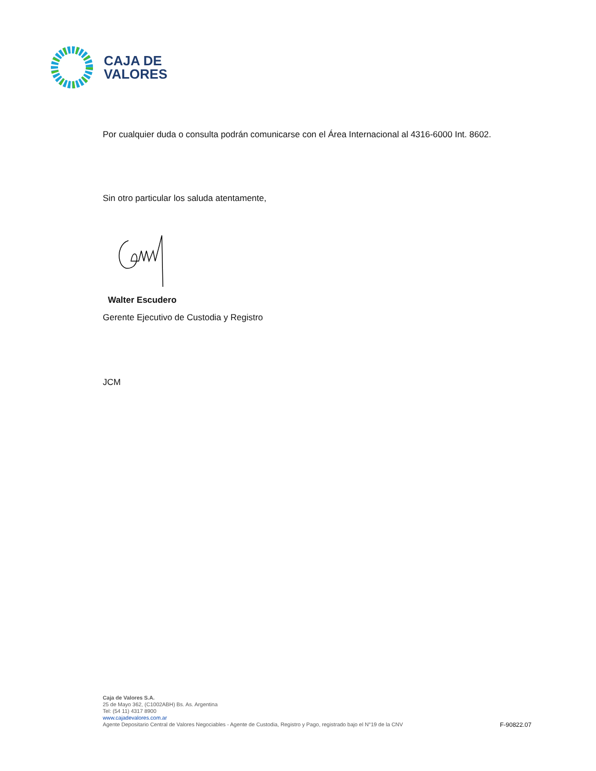CAJA DE
VALORES
Por cualquier duda o consulta podrán comunicarse con el Área Internacional al 4316-6000 Int. 8602.
Sin otro particular los saluda atentamente,
Walter Escudero
Gerente Ejecutivo de Custodia y Registro
JCM
Caja de Valores S.A.
25 de Mayo 362, (C1002ABH) Bs. As. Argentina
Tel: (54 11) 4317 8900
www.cajadevalores.com.ar
Agente Depositario Central de Valores Negociables - Agente de Custodia, Registro y Pago, registrado bajo el N°19 de la CNV
F-90822.07